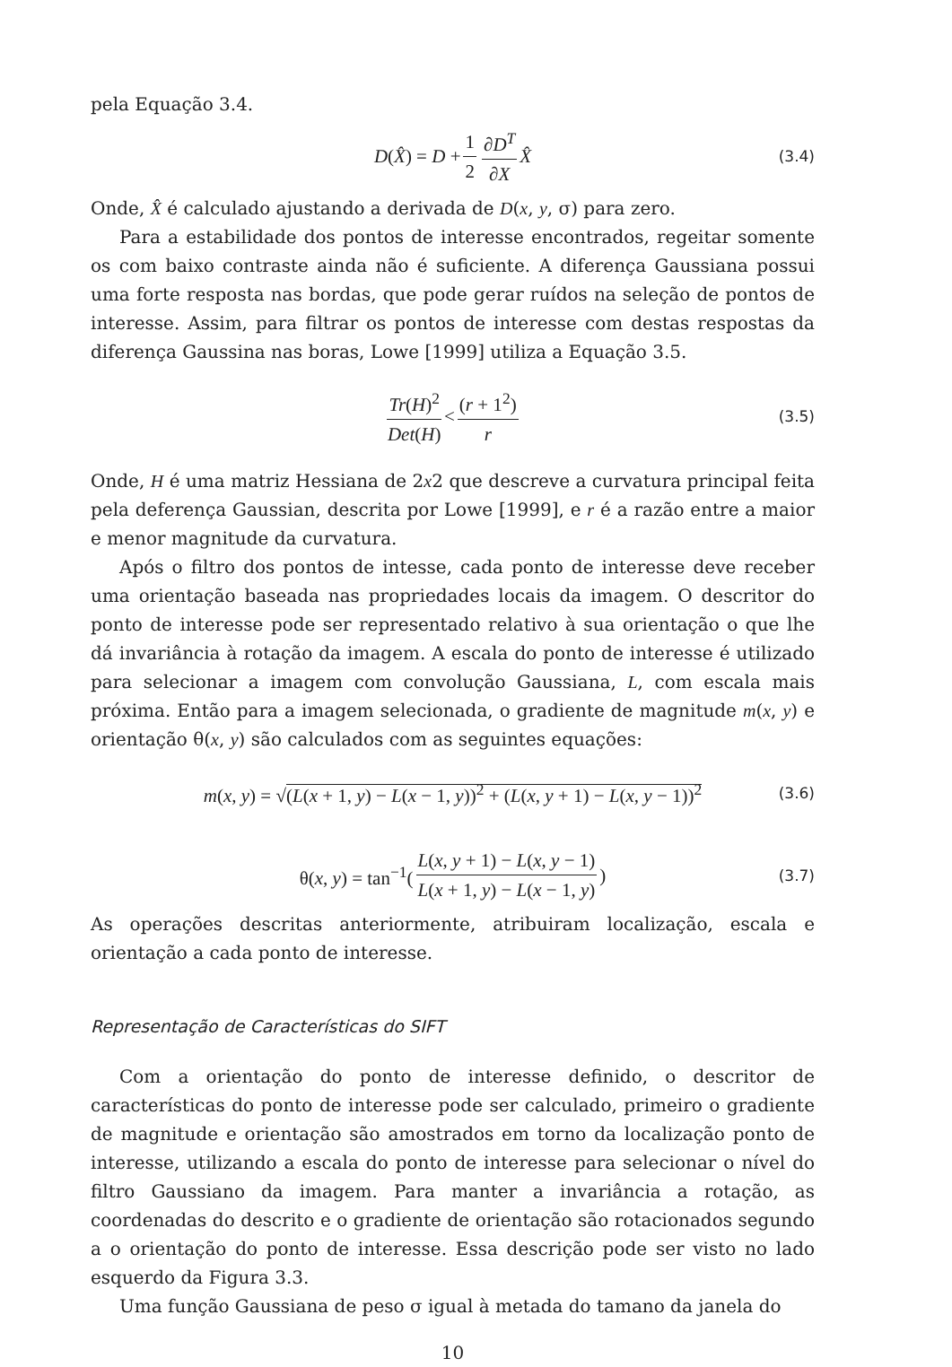pela Equação 3.4.
D(X̂) = D + 1 2 ∂D<sup>T</sup> ∂X X̂ (3.4)
Onde, X̂ é calculado ajustando a derivada de D(x, y, σ) para zero.
Para a estabilidade dos pontos de interesse encontrados, regeitar somente os com baixo contraste ainda não é suficiente. A diferença Gaussiana possui uma forte resposta nas bordas, que pode gerar ruídos na seleção de pontos de interesse. Assim, para filtrar os pontos de interesse com destas respostas da diferença Gaussina nas boras, Lowe [1999] utiliza a Equação 3.5.
Tr(H)<sup>2</sup> Det(H) < (r + 1<sup>2</sup>) r (3.5)
Onde, H é uma matriz Hessiana de 2x2 que descreve a curvatura principal feita pela deferença Gaussian, descrita por Lowe [1999], e r é a razão entre a maior e menor magnitude da curvatura.
Após o filtro dos pontos de intesse, cada ponto de interesse deve receber uma orientação baseada nas propriedades locais da imagem. O descritor do ponto de interesse pode ser representado relativo à sua orientação o que lhe dá invariância à rotação da imagem. A escala do ponto de interesse é utilizado para selecionar a imagem com convolução Gaussiana, L, com escala mais próxima. Então para a imagem selecionada, o gradiente de magnitude m(x, y) e orientação θ(x, y) são calculados com as seguintes equações:
m(x, y) = √(L(x + 1, y) − L(x − 1, y))<sup>2</sup> + (L(x, y + 1) − L(x, y − 1))<sup>2</sup> (3.6)
θ(x, y) = tan<sup>−1</sup>(L(x, y + 1) − L(x, y − 1) L(x + 1, y) − L(x − 1, y)) (3.7)
As operações descritas anteriormente, atribuiram localização, escala e orientação a cada ponto de interesse.
Representação de Características do SIFT
Com a orientação do ponto de interesse definido, o descritor de características do ponto de interesse pode ser calculado, primeiro o gradiente de magnitude e orientação são amostrados em torno da localização ponto de interesse, utilizando a escala do ponto de interesse para selecionar o nível do filtro Gaussiano da imagem. Para manter a invariância a rotação, as coordenadas do descrito e o gradiente de orientação são rotacionados segundo a o orientação do ponto de interesse. Essa descrição pode ser visto no lado esquerdo da Figura 3.3.
Uma função Gaussiana de peso σ igual à metada do tamano da janela do
10